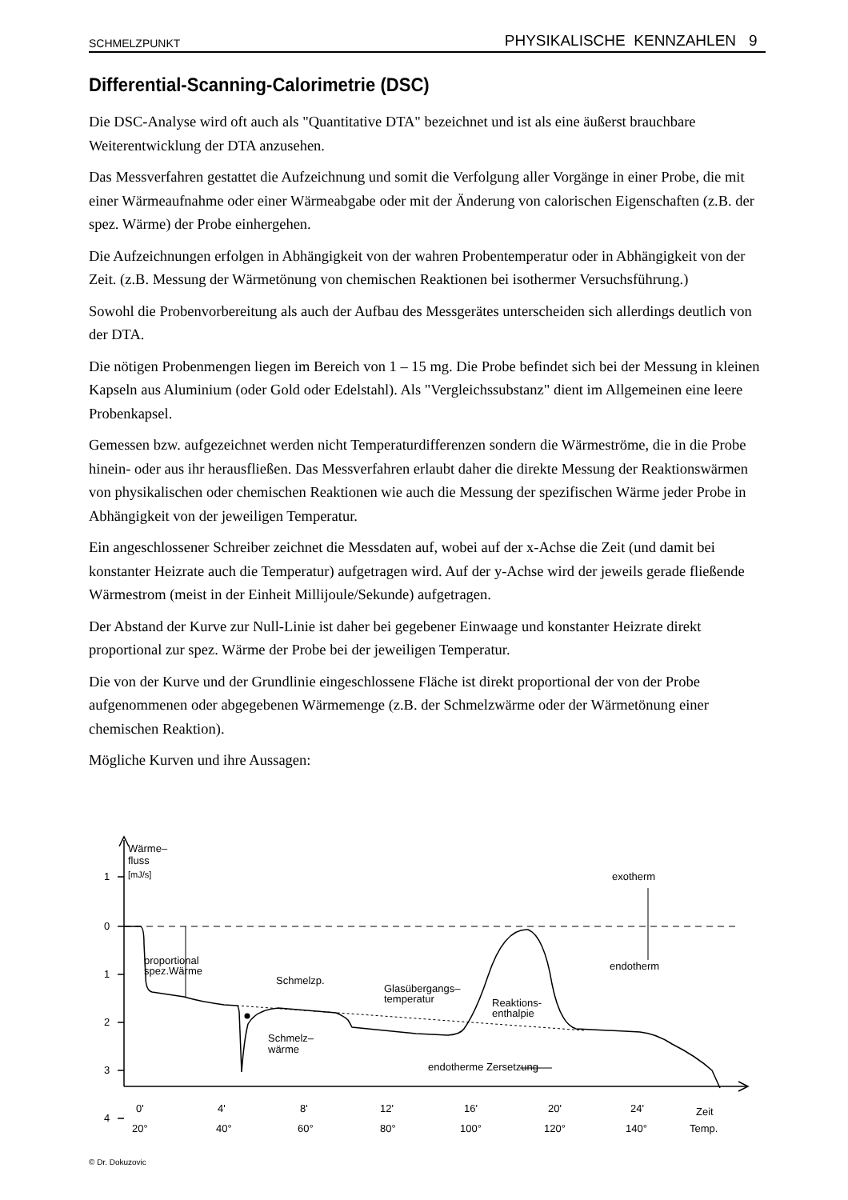SCHMELZPUNKT PHYSIKALISCHE KENNZAHLEN 9
Differential-Scanning-Calorimetrie (DSC)
Die DSC-Analyse wird oft auch als "Quantitative DTA" bezeichnet und ist als eine äußerst brauchbare Weiterentwicklung der DTA anzusehen.
Das Messverfahren gestattet die Aufzeichnung und somit die Verfolgung aller Vorgänge in einer Probe, die mit einer Wärmeaufnahme oder einer Wärmeabgabe oder mit der Änderung von calorischen Eigenschaften (z.B. der spez. Wärme) der Probe einhergehen.
Die Aufzeichnungen erfolgen in Abhängigkeit von der wahren Probentemperatur oder in Abhängigkeit von der Zeit. (z.B. Messung der Wärmetönung von chemischen Reaktionen bei isothermer Versuchsführung.)
Sowohl die Probenvorbereitung als auch der Aufbau des Messgerätes unterscheiden sich allerdings deutlich von der DTA.
Die nötigen Probenmengen liegen im Bereich von 1 – 15 mg. Die Probe befindet sich bei der Messung in kleinen Kapseln aus Aluminium (oder Gold oder Edelstahl). Als "Vergleichssubstanz" dient im Allgemeinen eine leere Probenkapsel.
Gemessen bzw. aufgezeichnet werden nicht Temperaturdifferenzen sondern die Wärmeströme, die in die Probe hinein- oder aus ihr herausfließen. Das Messverfahren erlaubt daher die direkte Messung der Reaktionswärmen von physikalischen oder chemischen Reaktionen wie auch die Messung der spezifischen Wärme jeder Probe in Abhängigkeit von der jeweiligen Temperatur.
Ein angeschlossener Schreiber zeichnet die Messdaten auf, wobei auf der x-Achse die Zeit (und damit bei konstanter Heizrate auch die Temperatur) aufgetragen wird. Auf der y-Achse wird der jeweils gerade fließende Wärmestrom (meist in der Einheit Millijoule/Sekunde) aufgetragen.
Der Abstand der Kurve zur Null-Linie ist daher bei gegebener Einwaage und konstanter Heizrate direkt proportional zur spez. Wärme der Probe bei der jeweiligen Temperatur.
Die von der Kurve und der Grundlinie eingeschlossene Fläche ist direkt proportional der von der Probe aufgenommenen oder abgegebenen Wärmemenge (z.B. der Schmelzwärme oder der Wärmetönung einer chemischen Reaktion).
Mögliche Kurven und ihre Aussagen:
Wärme–
fluss
[mJ/s]
1
0
1
2
3
4
exotherm
endotherm
proportional
spez.Wärme
Schmelzp.
Schmelz–
wärme
Glasübergangs–
temperatur
Reaktions-
enthalpie
endotherme Zersetzung
0'
4'
8'
12'
16'
20'
24'
Zeit
20°
40°
60°
80°
100°
120°
140°
Temp.
© Dr. Dokuzovic